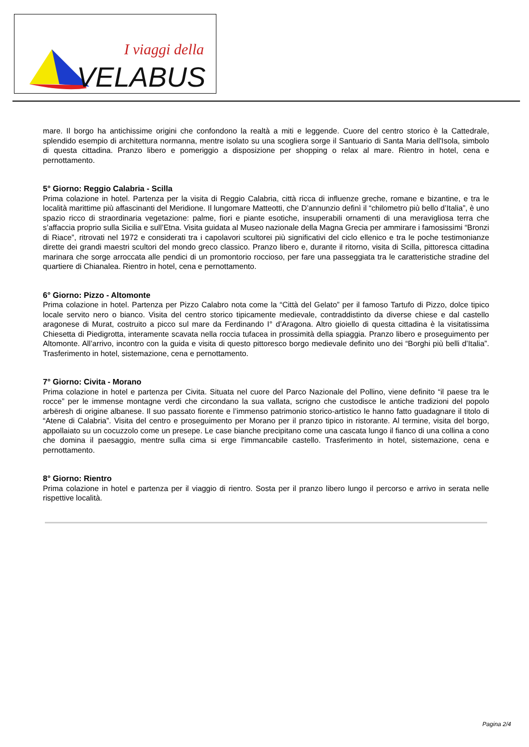I viaggi della
VELABUS
mare. Il borgo ha antichissime origini che confondono la realtà a miti e leggende. Cuore del centro storico è la Cattedrale, splendido esempio di architettura normanna, mentre isolato su una scogliera sorge il Santuario di Santa Maria dell'Isola, simbolo di questa cittadina. Pranzo libero e pomeriggio a disposizione per shopping o relax al mare. Rientro in hotel, cena e pernottamento.
5° Giorno: Reggio Calabria - Scilla
Prima colazione in hotel. Partenza per la visita di Reggio Calabria, città ricca di influenze greche, romane e bizantine, e tra le località marittime più affascinanti del Meridione. Il lungomare Matteotti, che D’annunzio definì il “chilometro più bello d’Italia”, è uno spazio ricco di straordinaria vegetazione: palme, fiori e piante esotiche, insuperabili ornamenti di una meravigliosa terra che s’affaccia proprio sulla Sicilia e sull’Etna. Visita guidata al Museo nazionale della Magna Grecia per ammirare i famosissimi “Bronzi di Riace”, ritrovati nel 1972 e considerati tra i capolavori scultorei più significativi del ciclo ellenico e tra le poche testimonianze dirette dei grandi maestri scultori del mondo greco classico. Pranzo libero e, durante il ritorno, visita di Scilla, pittoresca cittadina marinara che sorge arroccata alle pendici di un promontorio roccioso, per fare una passeggiata tra le caratteristiche stradine del quartiere di Chianalea. Rientro in hotel, cena e pernottamento.
6° Giorno: Pizzo - Altomonte
Prima colazione in hotel. Partenza per Pizzo Calabro nota come la “Città del Gelato” per il famoso Tartufo di Pizzo, dolce tipico locale servito nero o bianco. Visita del centro storico tipicamente medievale, contraddistinto da diverse chiese e dal castello aragonese di Murat, costruito a picco sul mare da Ferdinando I° d’Aragona. Altro gioiello di questa cittadina è la visitatissima Chiesetta di Piedigrotta, interamente scavata nella roccia tufacea in prossimità della spiaggia. Pranzo libero e proseguimento per Altomonte. All’arrivo, incontro con la guida e visita di questo pittoresco borgo medievale definito uno dei “Borghi più belli d’Italia”. Trasferimento in hotel, sistemazione, cena e pernottamento.
7° Giorno: Civita - Morano
Prima colazione in hotel e partenza per Civita. Situata nel cuore del Parco Nazionale del Pollino, viene definito “il paese tra le rocce” per le immense montagne verdi che circondano la sua vallata, scrigno che custodisce le antiche tradizioni del popolo arbëresh di origine albanese. Il suo passato fiorente e l’immenso patrimonio storico-artistico le hanno fatto guadagnare il titolo di “Atene di Calabria”. Visita del centro e proseguimento per Morano per il pranzo tipico in ristorante. Al termine, visita del borgo, appollaiato su un cocuzzolo come un presepe. Le case bianche precipitano come una cascata lungo il fianco di una collina a cono che domina il paesaggio, mentre sulla cima si erge l'immancabile castello. Trasferimento in hotel, sistemazione, cena e pernottamento.
8° Giorno: Rientro
Prima colazione in hotel e partenza per il viaggio di rientro. Sosta per il pranzo libero lungo il percorso e arrivo in serata nelle rispettive località.
Pagina 2/4